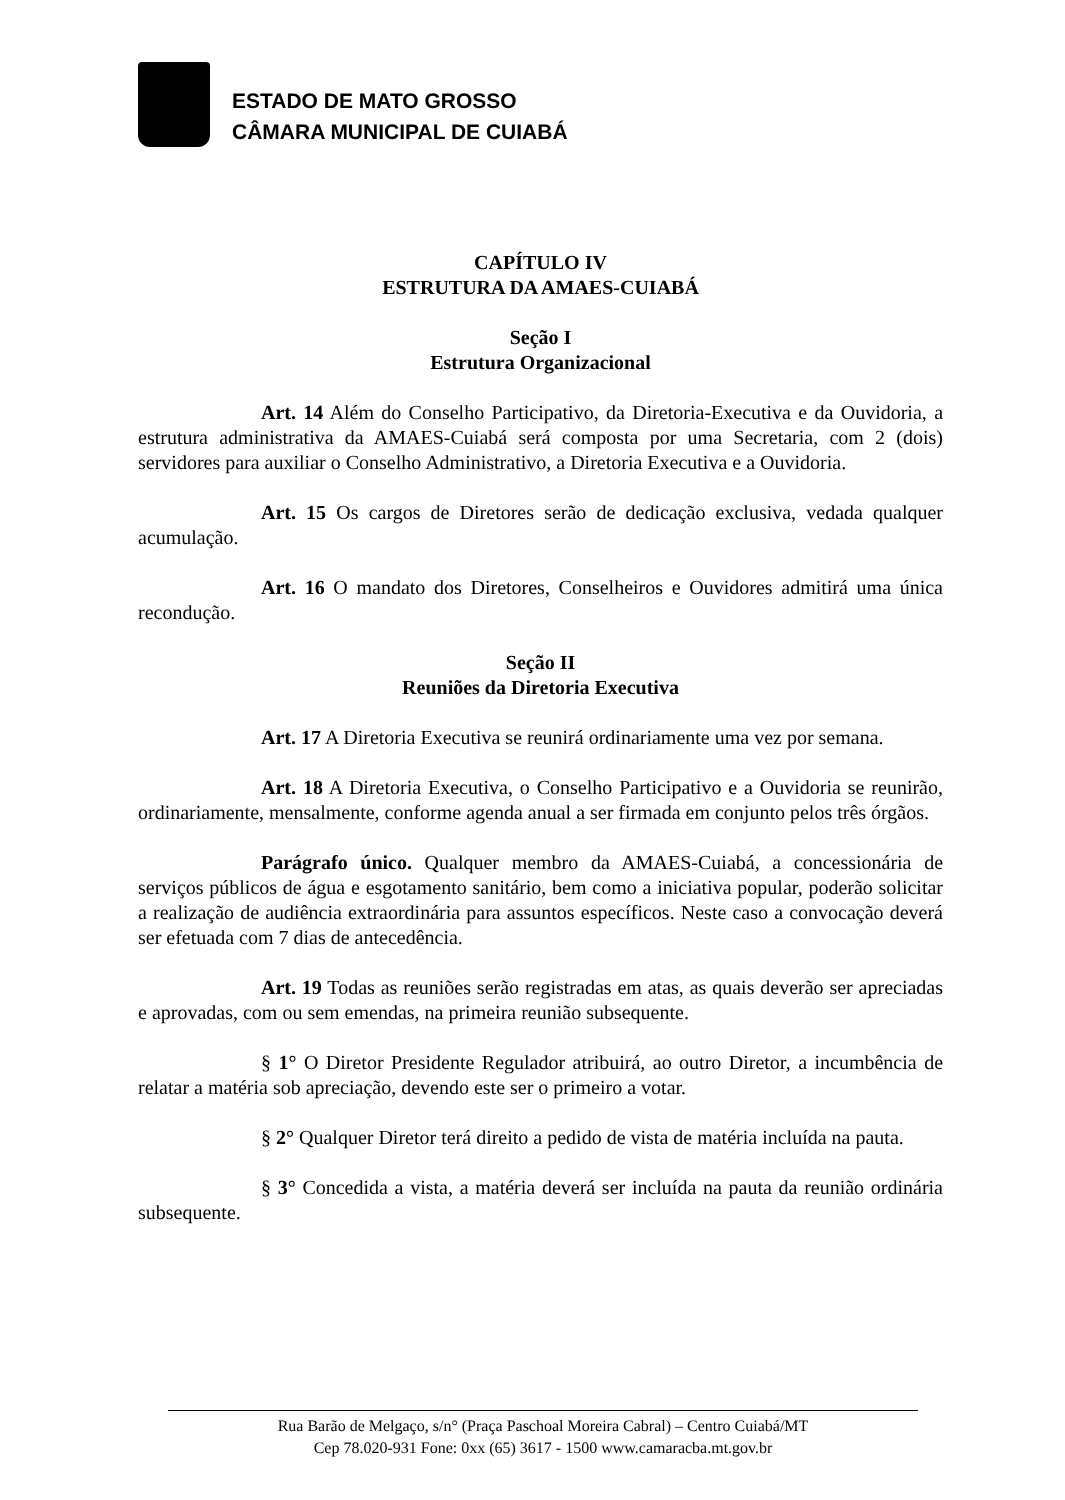ESTADO DE MATO GROSSO
CÂMARA MUNICIPAL DE CUIABÁ
CAPÍTULO IV
ESTRUTURA DA AMAES-CUIABÁ
Seção I
Estrutura Organizacional
Art. 14 Além do Conselho Participativo, da Diretoria-Executiva e da Ouvidoria, a estrutura administrativa da AMAES-Cuiabá será composta por uma Secretaria, com 2 (dois) servidores para auxiliar o Conselho Administrativo, a Diretoria Executiva e a Ouvidoria.
Art. 15 Os cargos de Diretores serão de dedicação exclusiva, vedada qualquer acumulação.
Art. 16 O mandato dos Diretores, Conselheiros e Ouvidores admitirá uma única recondução.
Seção II
Reuniões da Diretoria Executiva
Art. 17 A Diretoria Executiva se reunirá ordinariamente uma vez por semana.
Art. 18 A Diretoria Executiva, o Conselho Participativo e a Ouvidoria se reunirão, ordinariamente, mensalmente, conforme agenda anual a ser firmada em conjunto pelos três órgãos.
Parágrafo único. Qualquer membro da AMAES-Cuiabá, a concessionária de serviços públicos de água e esgotamento sanitário, bem como a iniciativa popular, poderão solicitar a realização de audiência extraordinária para assuntos específicos. Neste caso a convocação deverá ser efetuada com 7 dias de antecedência.
Art. 19 Todas as reuniões serão registradas em atas, as quais deverão ser apreciadas e aprovadas, com ou sem emendas, na primeira reunião subsequente.
§ 1° O Diretor Presidente Regulador atribuirá, ao outro Diretor, a incumbência de relatar a matéria sob apreciação, devendo este ser o primeiro a votar.
§ 2° Qualquer Diretor terá direito a pedido de vista de matéria incluída na pauta.
§ 3° Concedida a vista, a matéria deverá ser incluída na pauta da reunião ordinária subsequente.
Rua Barão de Melgaço, s/n° (Praça Paschoal Moreira Cabral) – Centro Cuiabá/MT
Cep 78.020-931 Fone: 0xx (65) 3617 - 1500 www.camaracba.mt.gov.br